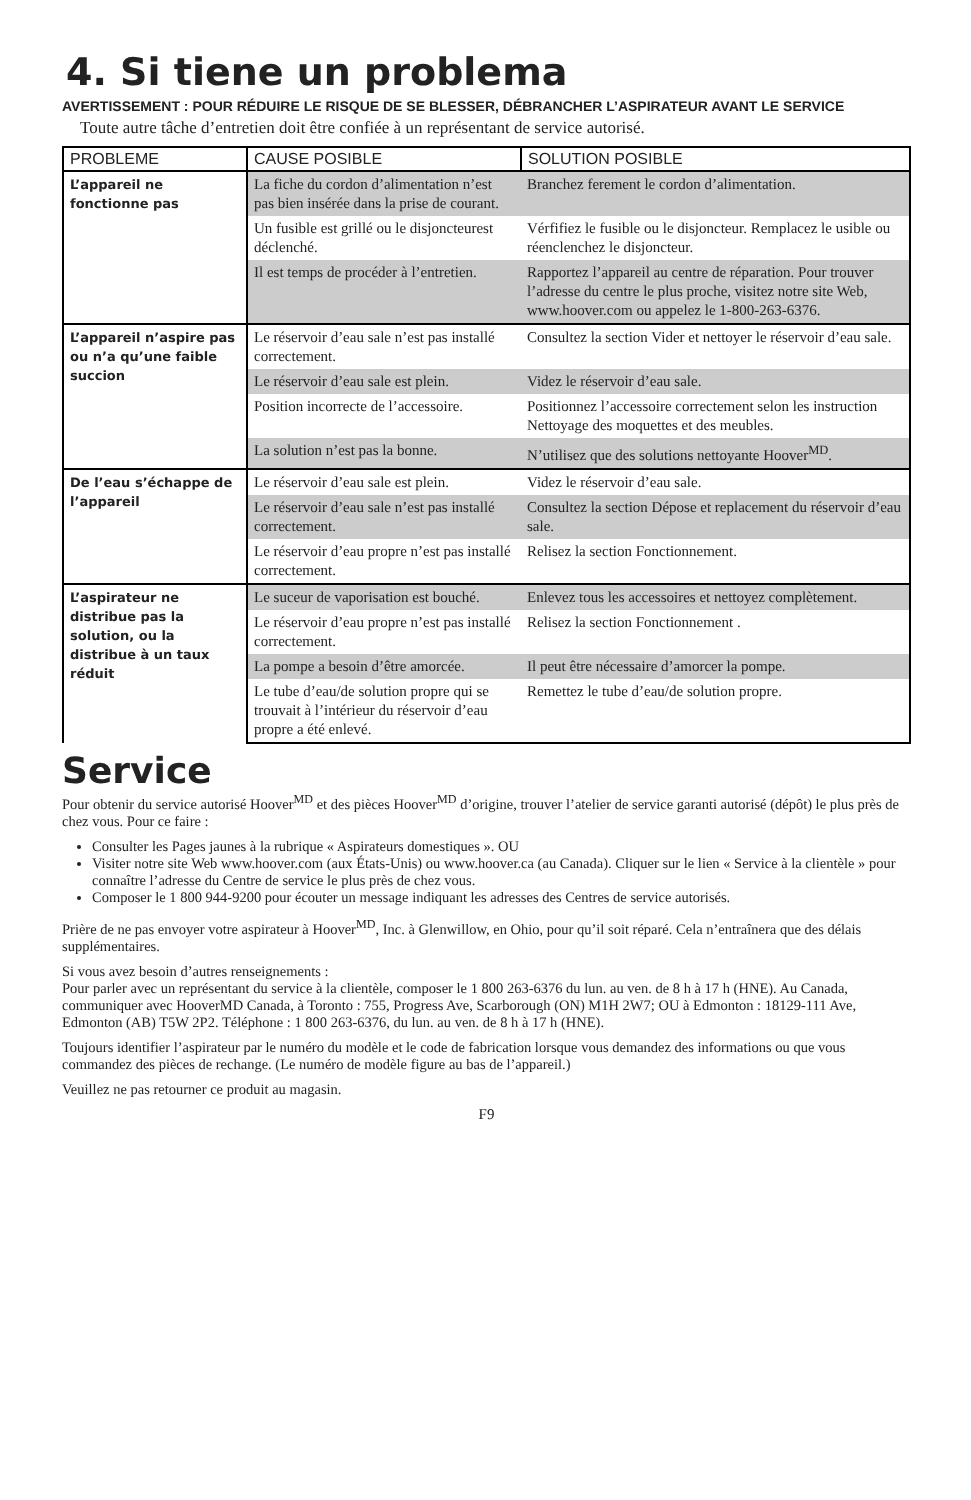4. Si tiene un problema
AVERTISSEMENT : POUR RÉDUIRE LE RISQUE DE SE BLESSER, DÉBRANCHER L’ASPIRATEUR AVANT LE SERVICE
Toute autre tâche d’entretien doit être confiée à un représentant de service autorisé.
| PROBLEME | CAUSE POSIBLE | SOLUTION POSIBLE |
| --- | --- | --- |
| L’appareil ne fonctionne pas | La fiche du cordon d’alimentation n’est pas bien insérée dans la prise de courant. | Branchez ferement le cordon d’alimentation. |
| | Un fusible est grillé ou le disjoncteurest déclenché. | Vérfifiez le fusible ou le disjoncteur. Remplacez le usible ou réenclenchez le disjoncteur. |
| | Il est temps de procéder à l’entretien. | Rapportez l’appareil au centre de réparation. Pour trouver l’adresse du centre le plus proche, visitez notre site Web, www.hoover.com ou appelez le 1-800-263-6376. |
| L’appareil n’aspire pas ou n’a qu’une faible succion | Le réservoir d’eau sale n’est pas installé correctement. | Consultez la section Vider et nettoyer le réservoir d’eau sale. |
| | Le réservoir d’eau sale est plein. | Videz le réservoir d’eau sale. |
| | Position incorrecte de l’accessoire. | Positionnez l’accessoire correctement selon les instruction Nettoyage des moquettes et des meubles. |
| | La solution n’est pas la bonne. | N’utilisez que des solutions nettoyante Hoover<sup>MD</sup>. |
| De l’eau s’échappe de l’appareil | Le réservoir d’eau sale est plein. | Videz le réservoir d’eau sale. |
| | Le réservoir d’eau sale n’est pas installé correctement. | Consultez la section Dépose et replacement du réservoir d’eau sale. |
| | Le réservoir d’eau propre n’est pas installé correctement. | Relisez la section Fonctionnement. |
| L’aspirateur ne distribue pas la solution, ou la distribue à un taux réduit | Le suceur de vaporisation est bouché. | Enlevez tous les accessoires et nettoyez complètement. |
| | Le réservoir d’eau propre n’est pas installé correctement. | Relisez la section Fonctionnement . |
| | La pompe a besoin d’être amorcée. | Il peut être nécessaire d’amorcer la pompe. |
| | Le tube d’eau/de solution propre qui se trouvait à l’intérieur du réservoir d’eau propre a été enlevé. | Remettez le tube d’eau/de solution propre. |
Service
Pour obtenir du service autorisé Hoover<sup>MD</sup> et des pièces Hoover<sup>MD</sup> d’origine, trouver l’atelier de service garanti autorisé (dépôt) le plus près de chez vous. Pour ce faire :
Consulter les Pages jaunes à la rubrique « Aspirateurs domestiques ». OU
Visiter notre site Web www.hoover.com (aux États-Unis) ou www.hoover.ca (au Canada). Cliquer sur le lien « Service à la clientèle » pour connaître l’adresse du Centre de service le plus près de chez vous.
Composer le 1 800 944-9200 pour écouter un message indiquant les adresses des Centres de service autorisés.
Prière de ne pas envoyer votre aspirateur à Hoover<sup>MD</sup>, Inc. à Glenwillow, en Ohio, pour qu’il soit réparé. Cela n’entraînera que des délais supplémentaires.
Si vous avez besoin d’autres renseignements :
Pour parler avec un représentant du service à la clientèle, composer le 1 800 263-6376 du lun. au ven. de 8 h à 17 h (HNE). Au Canada, communiquer avec HooverMD Canada, à Toronto : 755, Progress Ave, Scarborough (ON) M1H 2W7; OU à Edmonton : 18129-111 Ave, Edmonton (AB) T5W 2P2. Téléphone : 1 800 263-6376, du lun. au ven. de 8 h à 17 h (HNE).
Toujours identifier l’aspirateur par le numéro du modèle et le code de fabrication lorsque vous demandez des informations ou que vous commandez des pièces de rechange. (Le numéro de modèle figure au bas de l’appareil.)
Veuillez ne pas retourner ce produit au magasin.
F9